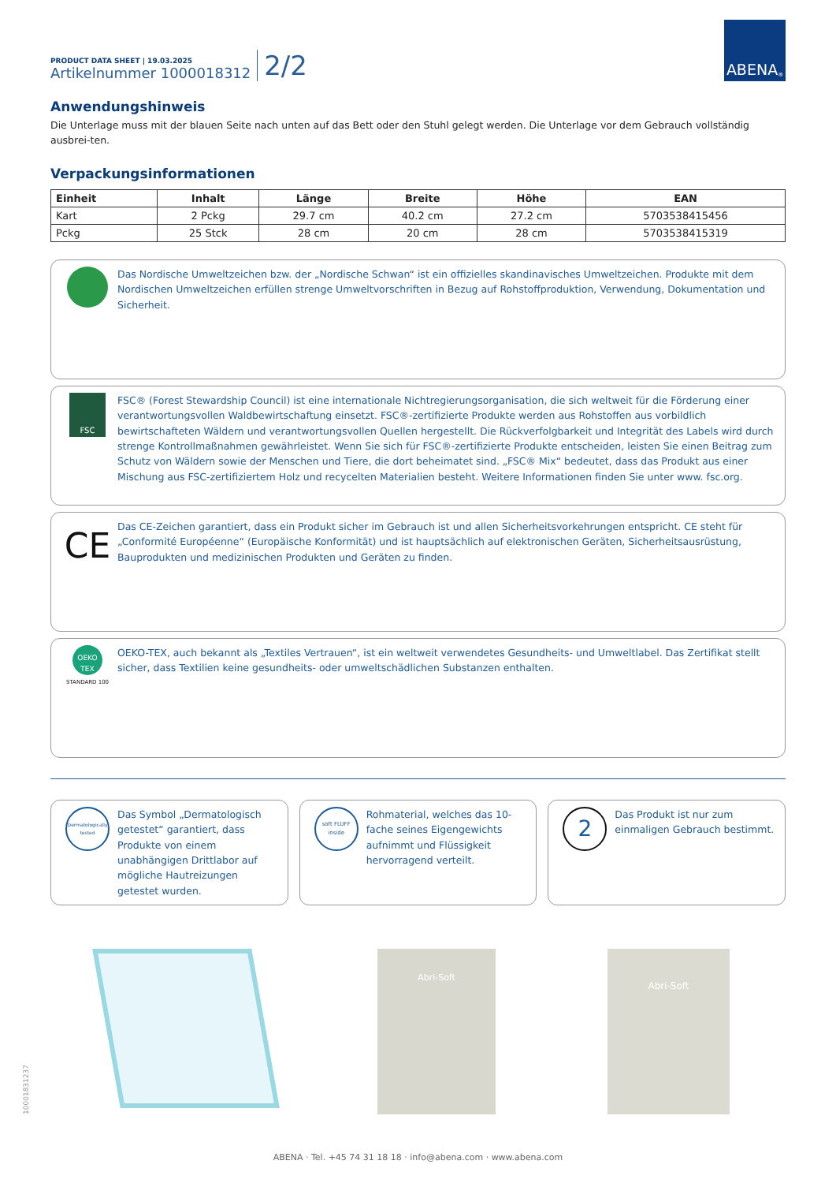PRODUCT DATA SHEET | 19.03.2025
Artikelnummer 1000018312
2/2
ABENA<sup>®</sup>
Anwendungshinweis
Die Unterlage muss mit der blauen Seite nach unten auf das Bett oder den Stuhl gelegt werden. Die Unterlage vor dem Gebrauch vollständig ausbrei-ten.
Verpackungsinformationen
| Einheit | Inhalt | Länge | Breite | Höhe | EAN |
| --- | --- | --- | --- | --- | --- |
| Kart | 2 Pckg | 29.7 cm | 40.2 cm | 27.2 cm | 5703538415456 |
| Pckg | 25 Stck | 28 cm | 20 cm | 28 cm | 5703538415319 |
Das Nordische Umweltzeichen bzw. der „Nordische Schwan“ ist ein offizielles skandinavisches Umweltzeichen. Produkte mit dem Nordischen Umweltzeichen erfüllen strenge Umweltvorschriften in Bezug auf Rohstoffproduktion, Verwendung, Dokumentation und Sicherheit.
FSC
FSC® (Forest Stewardship Council) ist eine internationale Nichtregierungsorganisation, die sich weltweit für die Förderung einer verantwortungsvollen Waldbewirtschaftung einsetzt. FSC®-zertifizierte Produkte werden aus Rohstoffen aus vorbildlich bewirtschafteten Wäldern und verantwortungsvollen Quellen hergestellt. Die Rückverfolgbarkeit und Integrität des Labels wird durch strenge Kontrollmaßnahmen gewährleistet. Wenn Sie sich für FSC®-zertifizierte Produkte entscheiden, leisten Sie einen Beitrag zum Schutz von Wäldern sowie der Menschen und Tiere, die dort beheimatet sind. „FSC® Mix“ bedeutet, dass das Produkt aus einer Mischung aus FSC-zertifiziertem Holz und recycelten Materialien besteht. Weitere Informationen finden Sie unter www. fsc.org.
CE
Das CE-Zeichen garantiert, dass ein Produkt sicher im Gebrauch ist und allen Sicherheitsvorkehrungen entspricht. CE steht für „Conformité Européenne“ (Europäische Konformität) und ist hauptsächlich auf elektronischen Geräten, Sicherheitsausrüstung, Bauprodukten und medizinischen Produkten und Geräten zu finden.
OEKO TEX
STANDARD 100
OEKO-TEX, auch bekannt als „Textiles Vertrauen“, ist ein weltweit verwendetes Gesundheits- und Umweltlabel. Das Zertifikat stellt sicher, dass Textilien keine gesundheits- oder umweltschädlichen Substanzen enthalten.
Dermatologically tested
Das Symbol „Dermatologisch getestet“ garantiert, dass Produkte von einem unabhängigen Drittlabor auf mögliche Hautreizungen getestet wurden.
soft FLUFF inside
Rohmaterial, welches das 10-fache seines Eigengewichts aufnimmt und Flüssigkeit hervorragend verteilt.
2
Das Produkt ist nur zum einmaligen Gebrauch bestimmt.
Abri-Soft
Abri-Soft
ABENA · Tel. +45 74 31 18 18 · info@abena.com · www.abena.com
10001831237